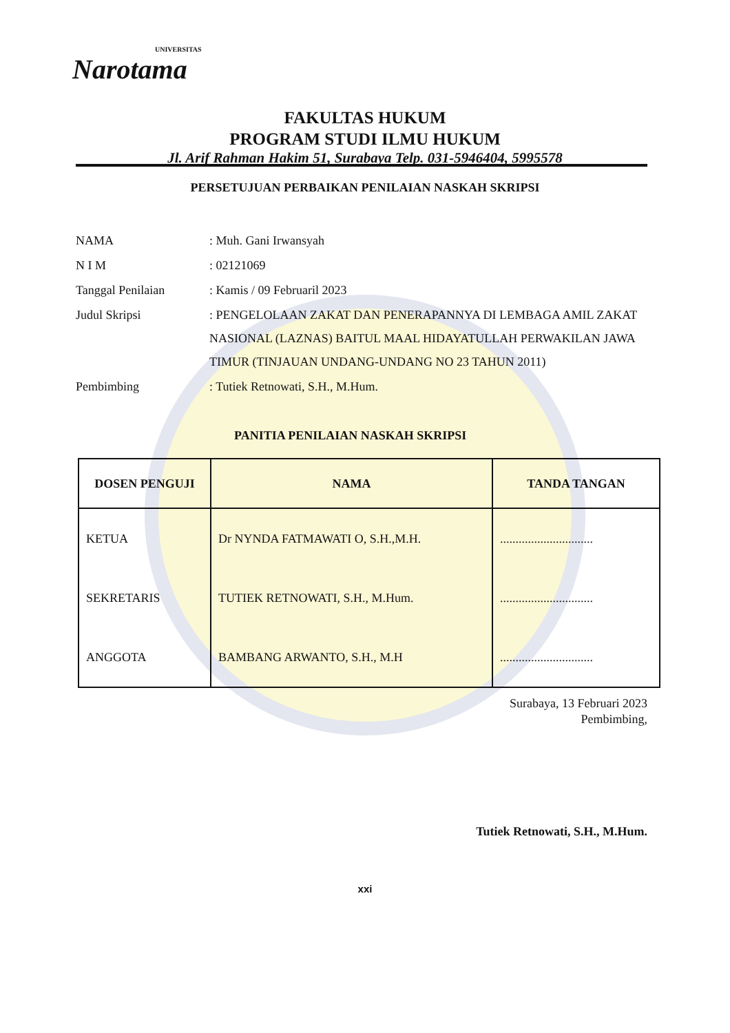UNIVERSITAS
Narotama
FAKULTAS HUKUM
PROGRAM STUDI ILMU HUKUM
Jl. Arif Rahman Hakim 51, Surabaya Telp. 031-5946404, 5995578
PERSETUJUAN PERBAIKAN PENILAIAN NASKAH SKRIPSI
| NAMA | : Muh. Gani Irwansyah |
| N I M | : 02121069 |
| Tanggal Penilaian | : Kamis / 09 Februaril 2023 |
| Judul Skripsi | : PENGELOLAAN ZAKAT DAN PENERAPANNYA DI LEMBAGA AMIL ZAKAT NASIONAL (LAZNAS) BAITUL MAAL HIDAYATULLAH PERWAKILAN JAWA TIMUR (TINJAUAN UNDANG-UNDANG NO 23 TAHUN 2011) |
| Pembimbing | : Tutiek Retnowati, S.H., M.Hum. |
PANITIA PENILAIAN NASKAH SKRIPSI
| DOSEN PENGUJI | NAMA | TANDA TANGAN |
| --- | --- | --- |
| KETUA | Dr NYNDA FATMAWATI O, S.H.,M.H. | .............................. |
| SEKRETARIS | TUTIEK RETNOWATI, S.H., M.Hum. | .............................. |
| ANGGOTA | BAMBANG ARWANTO, S.H., M.H | .............................. |
Surabaya, 13 Februari 2023
Pembimbing,
Tutiek Retnowati, S.H., M.Hum.
xxi